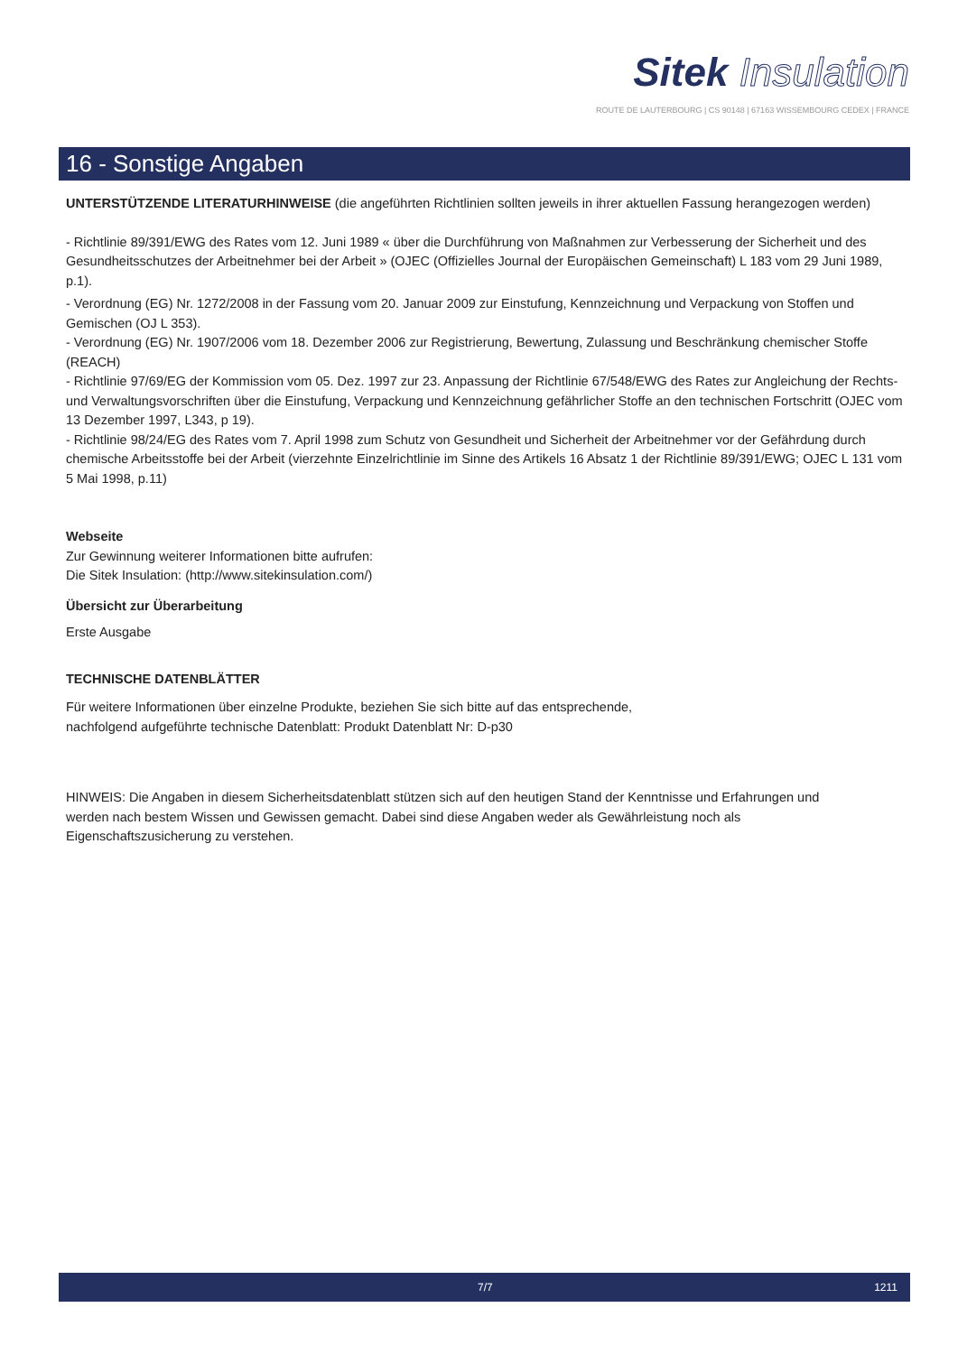Sitek Insulation
ROUTE DE LAUTERBOURG | CS 90148 | 67163 WISSEMBOURG CEDEX | FRANCE
16 - Sonstige Angaben
UNTERSTÜTZENDE LITERATURHINWEISE (die angeführten Richtlinien sollten jeweils in ihrer aktuellen Fassung herangezogen werden)
- Richtlinie 89/391/EWG des Rates vom 12. Juni 1989 « über die Durchführung von Maßnahmen zur Verbesserung der Sicherheit und des Gesundheitsschutzes der Arbeitnehmer bei der Arbeit » (OJEC (Offizielles Journal der Europäischen Gemeinschaft) L 183 vom 29 Juni 1989, p.1).
- Verordnung (EG) Nr. 1272/2008 in der Fassung vom 20. Januar 2009 zur Einstufung, Kennzeichnung und Verpackung von Stoffen und Gemischen (OJ L 353).
- Verordnung (EG) Nr. 1907/2006 vom 18. Dezember 2006 zur Registrierung, Bewertung, Zulassung und Beschränkung chemischer Stoffe (REACH)
- Richtlinie 97/69/EG der Kommission vom 05. Dez. 1997 zur 23. Anpassung der Richtlinie 67/548/EWG des Rates zur Angleichung der Rechts- und Verwaltungsvorschriften über die Einstufung, Verpackung und Kennzeichnung gefährlicher Stoffe an den technischen Fortschritt (OJEC vom 13 Dezember 1997, L343, p 19).
- Richtlinie 98/24/EG des Rates vom 7. April 1998 zum Schutz von Gesundheit und Sicherheit der Arbeitnehmer vor der Gefährdung durch chemische Arbeitsstoffe bei der Arbeit (vierzehnte Einzelrichtlinie im Sinne des Artikels 16 Absatz 1 der Richtlinie 89/391/EWG; OJEC L 131 vom 5 Mai 1998, p.11)
Webseite
Zur Gewinnung weiterer Informationen bitte aufrufen:
Die Sitek Insulation: (http://www.sitekinsulation.com/)
Übersicht zur Überarbeitung
Erste Ausgabe
TECHNISCHE DATENBLÄTTER
Für weitere Informationen über einzelne Produkte, beziehen Sie sich bitte auf das entsprechende,
nachfolgend aufgeführte technische Datenblatt: Produkt Datenblatt Nr: D-p30
HINWEIS: Die Angaben in diesem Sicherheitsdatenblatt stützen sich auf den heutigen Stand der Kenntnisse und Erfahrungen und
werden nach bestem Wissen und Gewissen gemacht. Dabei sind diese Angaben weder als Gewährleistung noch als
Eigenschaftszusicherung zu verstehen.
7/7 1211